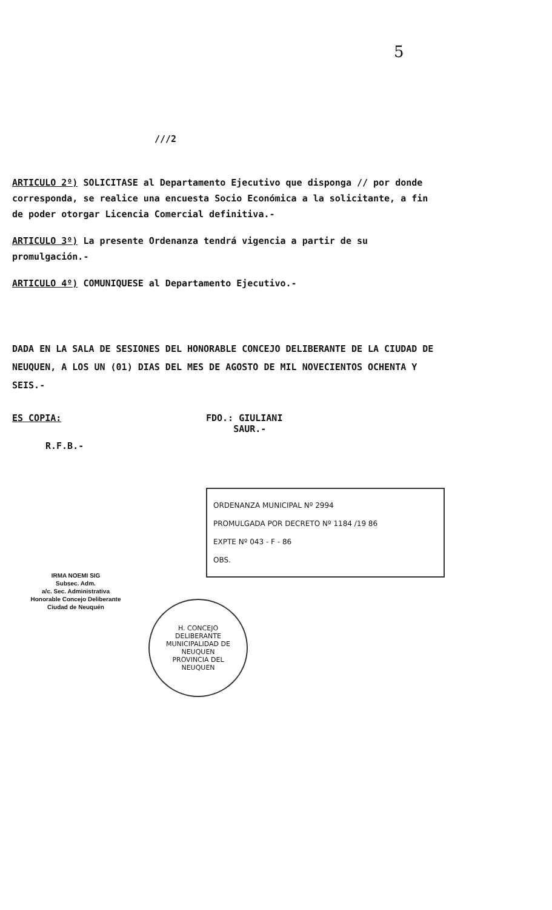5
///2
ARTICULO 2º) SOLICITASE al Departamento Ejecutivo que disponga // por donde corresponda, se realice una encuesta Socio Económica a la solicitante, a fin de poder otorgar Licencia Comercial definitiva.-
ARTICULO 3º) La presente Ordenanza tendrá vigencia a partir de su promulgación.-
ARTICULO 4º) COMUNIQUESE al Departamento Ejecutivo.-
DADA EN LA SALA DE SESIONES DEL HONORABLE CONCEJO DELIBERANTE DE LA CIUDAD DE NEUQUEN, A LOS UN (01) DIAS DEL MES DE AGOSTO DE MIL NOVECIENTOS OCHENTA Y SEIS.-
ES COPIA: FDO.: GIULIANI
SAUR.-
R.F.B.-
ORDENANZA MUNICIPAL Nº 2994
PROMULGADA POR DECRETO Nº 1184 /19 86
EXPTE Nº 043 - F - 86
OBS.
IRMA NOEMI SIG
Subsec. Adm.
a/c. Sec. Administrativa
Honorable Concejo Deliberante
Ciudad de Neuquén
H. CONCEJO DELIBERANTE
MUNICIPALIDAD DE NEUQUEN
PROVINCIA DEL NEUQUEN